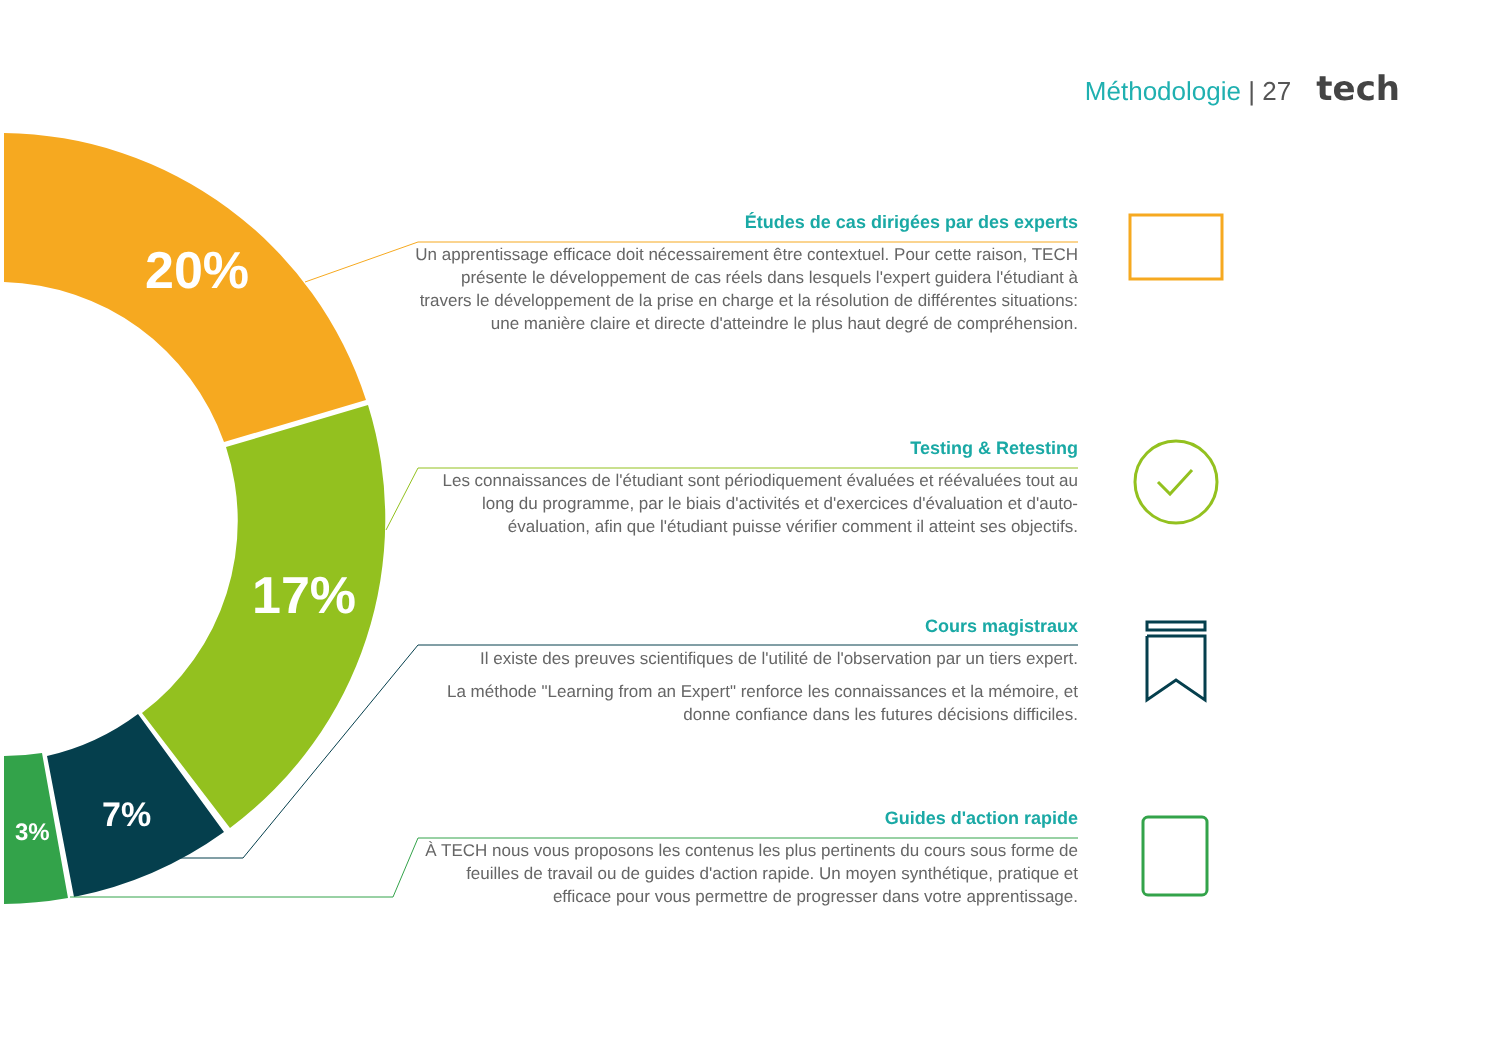Méthodologie | 27 tech
20%
17%
7%
3%
Études de cas dirigées par des experts
Un apprentissage efficace doit nécessairement être contextuel. Pour cette raison, TECH présente le développement de cas réels dans lesquels l'expert guidera l'étudiant à travers le développement de la prise en charge et la résolution de différentes situations: une manière claire et directe d'atteindre le plus haut degré de compréhension.
Testing & Retesting
Les connaissances de l'étudiant sont périodiquement évaluées et réévaluées tout au long du programme, par le biais d'activités et d'exercices d'évaluation et d'auto-évaluation, afin que l'étudiant puisse vérifier comment il atteint ses objectifs.
Cours magistraux
Il existe des preuves scientifiques de l'utilité de l'observation par un tiers expert.
La méthode "Learning from an Expert" renforce les connaissances et la mémoire, et donne confiance dans les futures décisions difficiles.
Guides d'action rapide
À TECH nous vous proposons les contenus les plus pertinents du cours sous forme de feuilles de travail ou de guides d'action rapide. Un moyen synthétique, pratique et efficace pour vous permettre de progresser dans votre apprentissage.